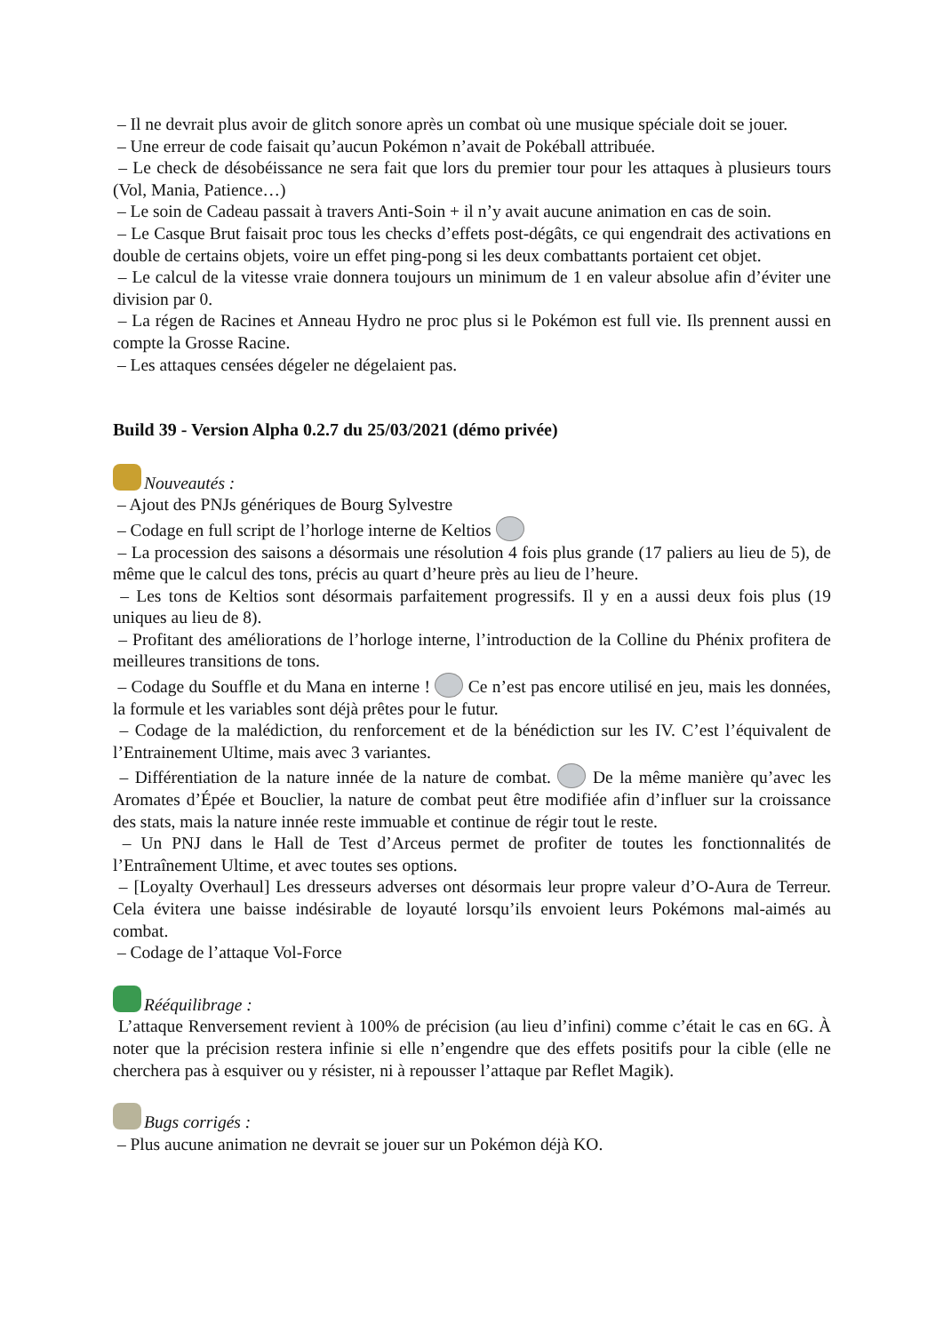– Il ne devrait plus avoir de glitch sonore après un combat où une musique spéciale doit se jouer.
– Une erreur de code faisait qu’aucun Pokémon n’avait de Pokéball attribuée.
– Le check de désobéissance ne sera fait que lors du premier tour pour les attaques à plusieurs tours (Vol, Mania, Patience…)
– Le soin de Cadeau passait à travers Anti-Soin + il n’y avait aucune animation en cas de soin.
– Le Casque Brut faisait proc tous les checks d’effets post-dégâts, ce qui engendrait des activations en double de certains objets, voire un effet ping-pong si les deux combattants portaient cet objet.
– Le calcul de la vitesse vraie donnera toujours un minimum de 1 en valeur absolue afin d’éviter une division par 0.
– La régen de Racines et Anneau Hydro ne proc plus si le Pokémon est full vie. Ils prennent aussi en compte la Grosse Racine.
– Les attaques censées dégeler ne dégelaient pas.
Build 39 - Version Alpha 0.2.7 du 25/03/2021 (démo privée)
Nouveautés :
– Ajout des PNJs génériques de Bourg Sylvestre
– Codage en full script de l’horloge interne de Keltios
– La procession des saisons a désormais une résolution 4 fois plus grande (17 paliers au lieu de 5), de même que le calcul des tons, précis au quart d’heure près au lieu de l’heure.
– Les tons de Keltios sont désormais parfaitement progressifs. Il y en a aussi deux fois plus (19 uniques au lieu de 8).
– Profitant des améliorations de l’horloge interne, l’introduction de la Colline du Phénix profitera de meilleures transitions de tons.
– Codage du Souffle et du Mana en interne ! Ce n’est pas encore utilisé en jeu, mais les données, la formule et les variables sont déjà prêtes pour le futur.
– Codage de la malédiction, du renforcement et de la bénédiction sur les IV. C’est l’équivalent de l’Entrainement Ultime, mais avec 3 variantes.
– Différentiation de la nature innée de la nature de combat. De la même manière qu’avec les Aromates d’Épée et Bouclier, la nature de combat peut être modifiée afin d’influer sur la croissance des stats, mais la nature innée reste immuable et continue de régir tout le reste.
– Un PNJ dans le Hall de Test d’Arceus permet de profiter de toutes les fonctionnalités de l’Entraînement Ultime, et avec toutes ses options.
– [Loyalty Overhaul] Les dresseurs adverses ont désormais leur propre valeur d’O-Aura de Terreur. Cela évitera une baisse indésirable de loyauté lorsqu’ils envoient leurs Pokémons mal-aimés au combat.
– Codage de l’attaque Vol-Force
Rééquilibrage :
L’attaque Renversement revient à 100% de précision (au lieu d’infini) comme c’était le cas en 6G. À noter que la précision restera infinie si elle n’engendre que des effets positifs pour la cible (elle ne cherchera pas à esquiver ou y résister, ni à repousser l’attaque par Reflet Magik).
Bugs corrigés :
– Plus aucune animation ne devrait se jouer sur un Pokémon déjà KO.